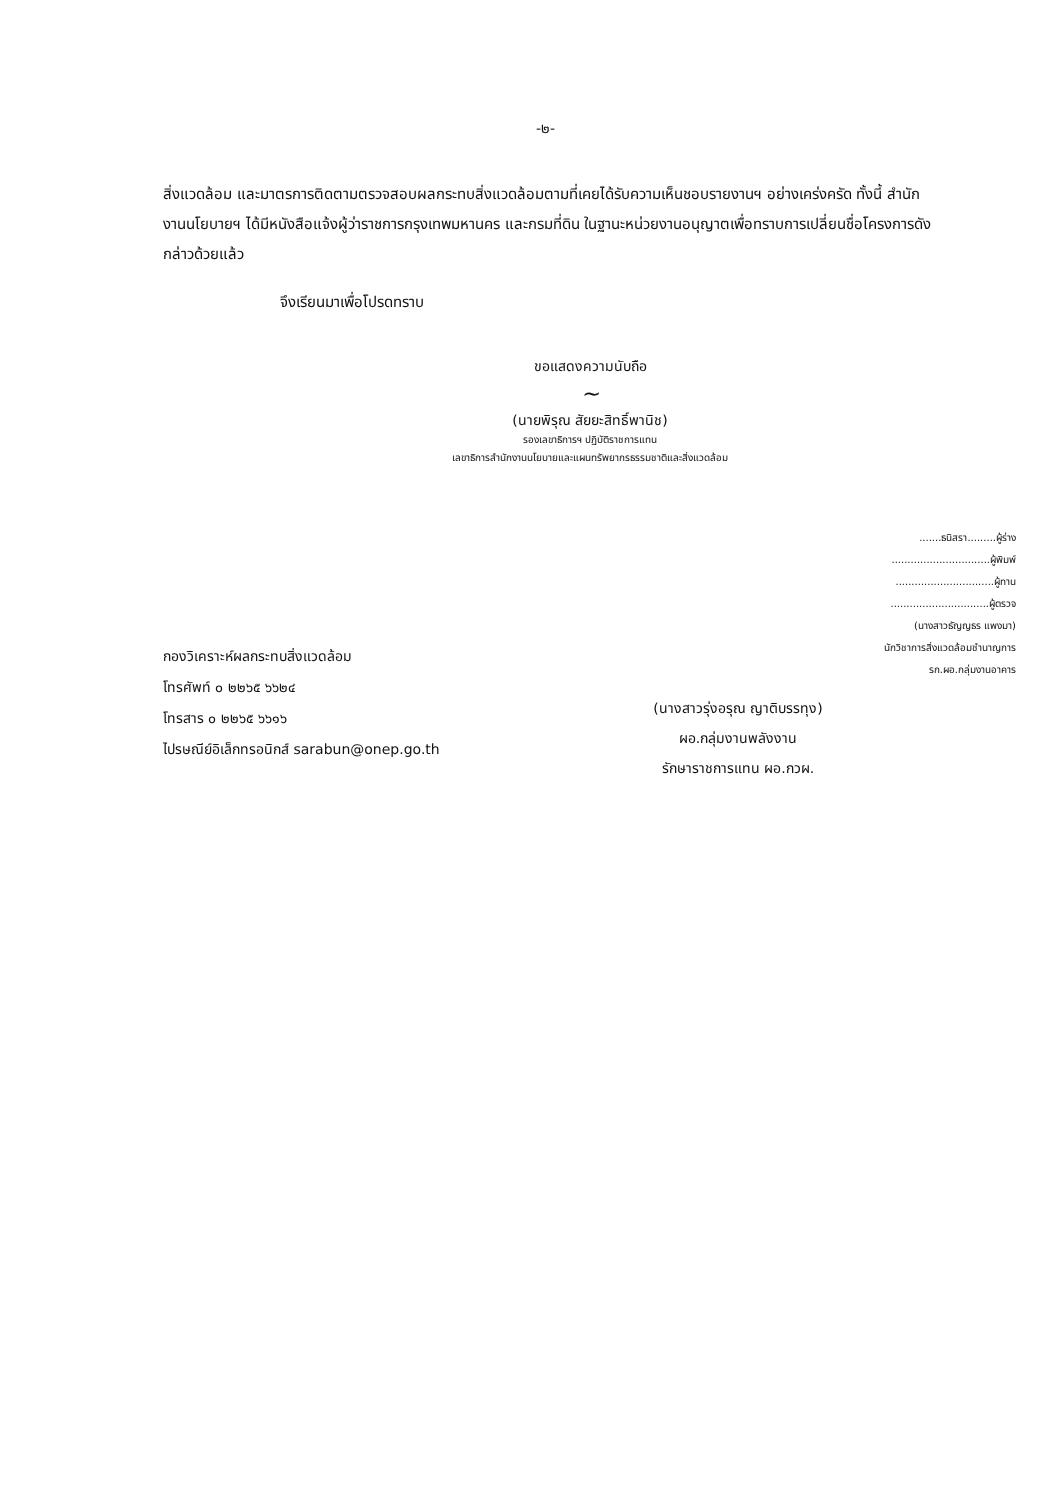-๒-
สิ่งแวดล้อม และมาตรการติดตามตรวจสอบผลกระทบสิ่งแวดล้อมตามที่เคยได้รับความเห็นชอบรายงานฯ อย่างเคร่งครัด ทั้งนี้ สำนักงานนโยบายฯ ได้มีหนังสือแจ้งผู้ว่าราชการกรุงเทพมหานคร และกรมที่ดิน ในฐานะหน่วยงานอนุญาตเพื่อทราบการเปลี่ยนชื่อโครงการดังกล่าวด้วยแล้ว
จึงเรียนมาเพื่อโปรดทราบ
ขอแสดงความนับถือ
~
(นายพิรุณ สัยยะสิทธิ์พานิช)
รองเลขาธิการฯ ปฏิบัติราชการแทน
เลขาธิการสำนักงานนโยบายและแผนทรัพยากรธรรมชาติและสิ่งแวดล้อม
.......ธนิสรา.........ผู้ร่าง
...............................ผู้พิมพ์
...............................ผู้ทาน
...............................ผู้ตรวจ
(นางสาวธัญญธร แพงมา)
นักวิชาการสิ่งแวดล้อมชำนาญการ
รก.ผอ.กลุ่มงานอาคาร
กองวิเคราะห์ผลกระทบสิ่งแวดล้อม
โทรศัพท์ ๐ ๒๒๖๕ ๖๖๒๔
โทรสาร ๐ ๒๒๖๕ ๖๖๑๖
ไปรษณีย์อิเล็กทรอนิกส์ sarabun@onep.go.th
(นางสาวรุ่งอรุณ ญาติบรรทุง)
ผอ.กลุ่มงานพลังงาน
รักษาราชการแทน ผอ.กวผ.